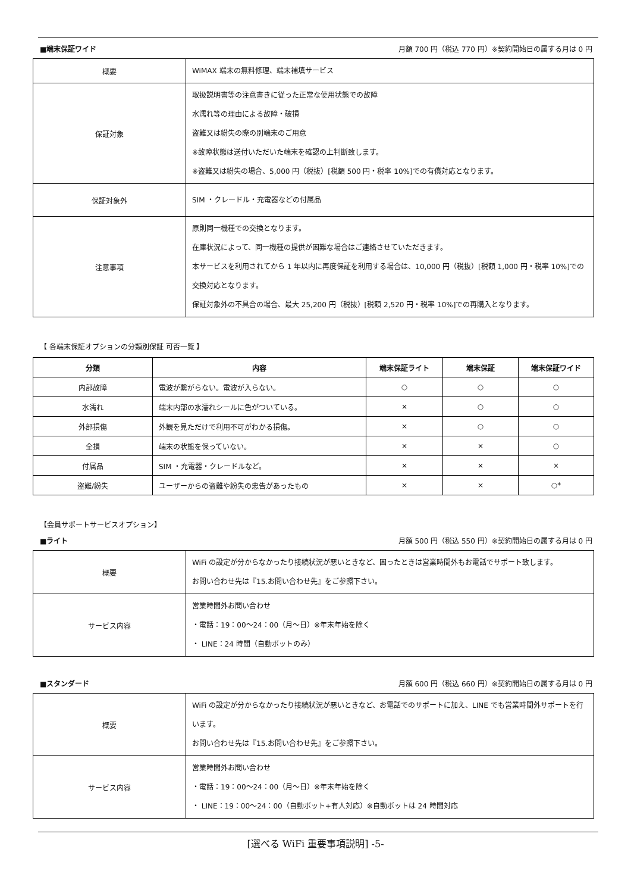■端末保証ワイド 月額 700 円（税込 770 円）※契約開始日の属する月は 0 円
| 概要 | WiMAX 端末の無料修理、端末補填サービス |
| 保証対象 | 取扱説明書等の注意書きに従った正常な使用状態での故障 水濡れ等の理由による故障・破損 盗難又は紛失の際の別端末のご用意 ※故障状態は送付いただいた端末を確認の上判断致します。 ※盗難又は紛失の場合、5,000 円（税抜）[税額 500 円・税率 10%]での有償対応となります。 |
| 保証対象外 | SIM ・クレードル・充電器などの付属品 |
| 注意事項 | 原則同一機種での交換となります。 在庫状況によって、同一機種の提供が困難な場合はご連絡させていただきます。 本サービスを利用されてから 1 年以内に再度保証を利用する場合は、10,000 円（税抜）[税額 1,000 円・税率 10%]での交換対応となります。 保証対象外の不具合の場合、最大 25,200 円（税抜）[税額 2,520 円・税率 10%]での再購入となります。 |
【 各端末保証オプションの分類別保証 可否一覧 】
| 分類 | 内容 | 端末保証ライト | 端末保証 | 端末保証ワイド |
| --- | --- | --- | --- | --- |
| 内部故障 | 電波が繋がらない。電波が入らない。 | ○ | ○ | ○ |
| 水濡れ | 端末内部の水濡れシールに色がついている。 | × | ○ | ○ |
| 外部損傷 | 外観を見ただけで利用不可がわかる損傷。 | × | ○ | ○ |
| 全損 | 端末の状態を保っていない。 | × | × | ○ |
| 付属品 | SIM ・充電器・クレードルなど。 | × | × | × |
| 盗難/紛失 | ユーザーからの盗難や紛失の忠告があったもの | × | × | ○* |
【会員サポートサービスオプション】
■ライト 月額 500 円（税込 550 円）※契約開始日の属する月は 0 円
| 概要 | WiFi の設定が分からなかったり接続状況が悪いときなど、困ったときは営業時間外もお電話でサポート致します。 お問い合わせ先は『15.お問い合わせ先』をご参照下さい。 |
| サービス内容 | 営業時間外お問い合わせ ・電話：19：00～24：00（月～日）※年末年始を除く ・ LINE：24 時間（自動ボットのみ） |
■スタンダード 月額 600 円（税込 660 円）※契約開始日の属する月は 0 円
| 概要 | WiFi の設定が分からなかったり接続状況が悪いときなど、お電話でのサポートに加え、LINE でも営業時間外サポートを行います。 お問い合わせ先は『15.お問い合わせ先』をご参照下さい。 |
| サービス内容 | 営業時間外お問い合わせ ・電話：19：00～24：00（月～日）※年末年始を除く ・ LINE：19：00～24：00（自動ボット+有人対応）※自動ボットは 24 時間対応 |
[選べる WiFi 重要事項説明] -5-